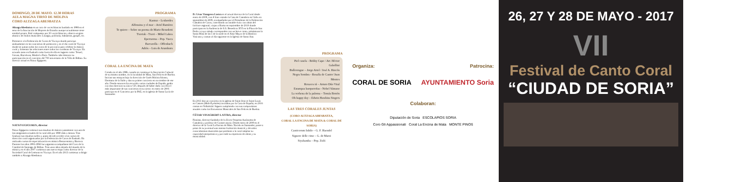DOMINGO, 28 DE MAYO. 12.30 HORAS
AULA MAGNA TIRSO DE MOLINA
CORO ALTZAGA ABESBATZA
Altzaga Abesbatza es un coro de voces blancas fundado en 1998 en el seno de la Asociación de Mujeres de Erandio aunque actualmente tiene entidad propia. Está compuesto por 30 voces blancas y abarca un gran abanico de estilos musicales: Liturgia, polifonía, habaneras, gospel, etc.
Pertenece a la Federación de Coros de Vizcaya donde participa asiduamente en los conciertos de primavera y en el día coral de Vizcaya donde se juntan todos los coros de la provincia para celebrar la música coral y fomentar las relaciones entre todos los coralistas de Vizcaya. Ha actuado tanto en Euskadi como fuera de ella en lugares como: Teruel, Girona, Barcelona, Madrid o Paris. También cabe destacar su participación en el concierto del 700 aniversario de la Villa de Bilbao. Su director actual es Natxo Egiguren.
NATXO EGIGUREN, director
Natxo Egiguren comenzó sus estudios de música justamente con una de las integrantes actuales de la coral allá por 1980 más o menos. Tras finalizar sus estudios solfeo y piano decide acceder a los cursos de dirección coral organizados por la Federación de Coros de Euskadi. Ha realizado cursos de especialización en música Renacentista y Barroca. Durante los años 1993-1994 fue organista acompañante del Coro de la Catedral de Santiago de Bilbao. Tras unos años alejado del mundo de la música, en el año 2007 comienza una nueva etapa como director de la Sociedad Coral de Lemona en Vizcaya. En el año 2013 comienza a dirigir también a Altzaga Abesbatza.
PROGRAMA
Kantuz – Lesbordes
Alfonsina y el mar – Ariel Ramírez
Te quiero – Sobre un poema de Mario Benedetti
Txoriak - Txori – Mikel Laboa
Eperrarena – Pop. Vasca
Barcarolla – Offenbach
Adiós – Luis de Aramburu
CORAL LA ENCINA DE MATA
Creado en el año 1986, cuando se constituye la Asociación Cultural de su mismo nombre, en la localidad de Mata, San Felices de Buelna. Inician sus ensayos bajo la dirección de Ginés Molina Alonso, Hermano de la Salle y dan su primer concierto en noviembre de ese año. Desde entonces ha recorrido varias ciudades de España, graba con esta directora su único CD, después de haber dado con ella el más importante de sus conciertos en su tierra: en enero de 2006 participa en el Concierto por la PAZ, en la iglesia de Santa Lucía de Santander.
D. César Vinagrero Lastra es el actual director de la Coral desde enero de 2009, con él han visitado la Casa de Cantabria en Cádiz en septiembre de 2009, acompañados por el Presidente de la Federación Cántabra de Coros, cosechando un notable éxito con obras del folclore regional; viajan a Roma en septiembre de 2010 donde participan en la Audiencia de S.S. Benedicto XVI en la Plaza de San Pedro a cuyo saludo corresponden con un breve canto, solemnizan la Santa Misa de las 5 de la tarde en el Altar Mayor de la Basílica Vaticana y cantan al día siguiente en la Iglesia de Santa Ana.
En 2013 dan un concierto en la iglesia de Saint-Jean et Saint-Louis en Castres (Midi-Pyrénées) invitados por la Casa de España; en 2016 cantan en Valladolid. Siguen cumpliendo con sus compromisos anuales como los Encuentros Musicales de San Felices de Buelna.
CÉSAR VINAGRERO LASTRA, director
Pianista, director-fundador de la Jóven Orquesta Autónoma de Cantabria y profesor de Conservatorio. Desde enero de 2009 es el director de la Coral La Encina de Mata. Nacido en Santander, posee a pesar de su juventud una intensa formación musical y elevados conocimientos musicales que permiten a la coral ampliar su capacidad interpretativa y por ende su repertorio de obras y su musicalidad.
PROGRAMA
Piel canela - Bobby Capo / Arr. Héctor Gabellini
Bullerengue – Jorge Artel / José A. Rincón
Negra Sombra - Rosalía de Castro/ Juan Montes
Renaces tú – Arturo Dúo Vital
Estampas barquereñas - Nobel Sámano
La verbena de la paloma – Tomás Bretón
Oh happy day – Edwin Hawkins Singers
LAS TRES CORALES JUNTAS
(CORO ALTZAGA ABESBATZA,
CORAL LA ENCINA DE MATA & CORAL DE SORIA)
Canticorum Iubilo – G. F. Haendel
Signore delle cime – G. de Marzi
Siyahamba – Pop. Zulú
Organiza: Patrocina:
CORAL DE SORIA AYUNTAMIENTO Soria
Colaboran:
Diputación de Soria ESCOLAPIOS SORIA
Coro Gli Appassionati Coral La Encina de Mata MONTE PINOS
26, 27 Y 28 DE MAYO - 2017
VII
Festival de Canto Coral
“CIUDAD DE SORIA”